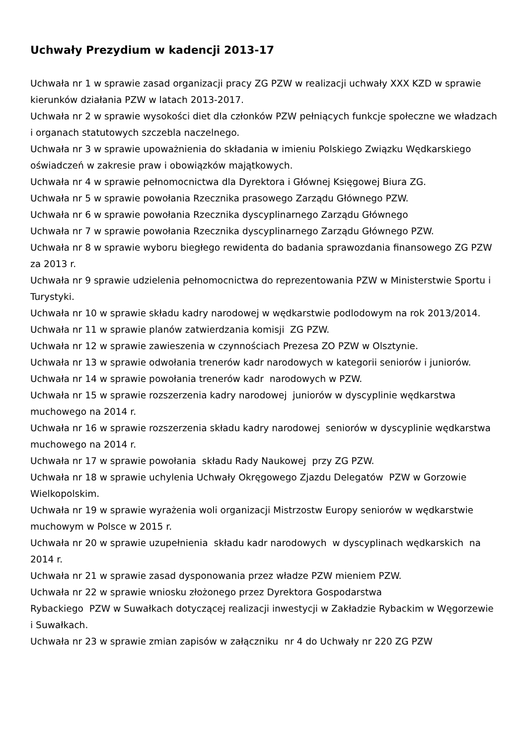Uchwały Prezydium w kadencji 2013-17
Uchwała nr 1 w sprawie zasad organizacji pracy ZG PZW w realizacji uchwały XXX KZD w sprawie kierunków działania PZW w latach 2013-2017.
Uchwała nr 2 w sprawie wysokości diet dla członków PZW pełniących funkcje społeczne we władzach i organach statutowych szczebla naczelnego.
Uchwała nr 3 w sprawie upoważnienia do składania w imieniu Polskiego Związku Wędkarskiego oświadczeń w zakresie praw i obowiązków majątkowych.
Uchwała nr 4 w sprawie pełnomocnictwa dla Dyrektora i Głównej Księgowej Biura ZG.
Uchwała nr 5 w sprawie powołania Rzecznika prasowego Zarządu Głównego PZW.
Uchwała nr 6 w sprawie powołania Rzecznika dyscyplinarnego Zarządu Głównego
Uchwała nr 7 w sprawie powołania Rzecznika dyscyplinarnego Zarządu Głównego PZW.
Uchwała nr 8 w sprawie wyboru biegłego rewidenta do badania sprawozdania finansowego ZG PZW za 2013 r.
Uchwała nr 9 sprawie udzielenia pełnomocnictwa do reprezentowania PZW w Ministerstwie Sportu i Turystyki.
Uchwała nr 10 w sprawie składu kadry narodowej w wędkarstwie podlodowym na rok 2013/2014.
Uchwała nr 11 w sprawie planów zatwierdzania komisji ZG PZW.
Uchwała nr 12 w sprawie zawieszenia w czynnościach Prezesa ZO PZW w Olsztynie.
Uchwała nr 13 w sprawie odwołania trenerów kadr narodowych w kategorii seniorów i juniorów.
Uchwała nr 14 w sprawie powołania trenerów kadr narodowych w PZW.
Uchwała nr 15 w sprawie rozszerzenia kadry narodowej juniorów w dyscyplinie wędkarstwa muchowego na 2014 r.
Uchwała nr 16 w sprawie rozszerzenia składu kadry narodowej seniorów w dyscyplinie wędkarstwa muchowego na 2014 r.
Uchwała nr 17 w sprawie powołania składu Rady Naukowej przy ZG PZW.
Uchwała nr 18 w sprawie uchylenia Uchwały Okręgowego Zjazdu Delegatów PZW w Gorzowie Wielkopolskim.
Uchwała nr 19 w sprawie wyrażenia woli organizacji Mistrzostw Europy seniorów w wędkarstwie muchowym w Polsce w 2015 r.
Uchwała nr 20 w sprawie uzupełnienia składu kadr narodowych w dyscyplinach wędkarskich na 2014 r.
Uchwała nr 21 w sprawie zasad dysponowania przez władze PZW mieniem PZW.
Uchwała nr 22 w sprawie wniosku złożonego przez Dyrektora Gospodarstwa
Rybackiego PZW w Suwałkach dotyczącej realizacji inwestycji w Zakładzie Rybackim w Węgorzewie i Suwałkach.
Uchwała nr 23 w sprawie zmian zapisów w załączniku nr 4 do Uchwały nr 220 ZG PZW